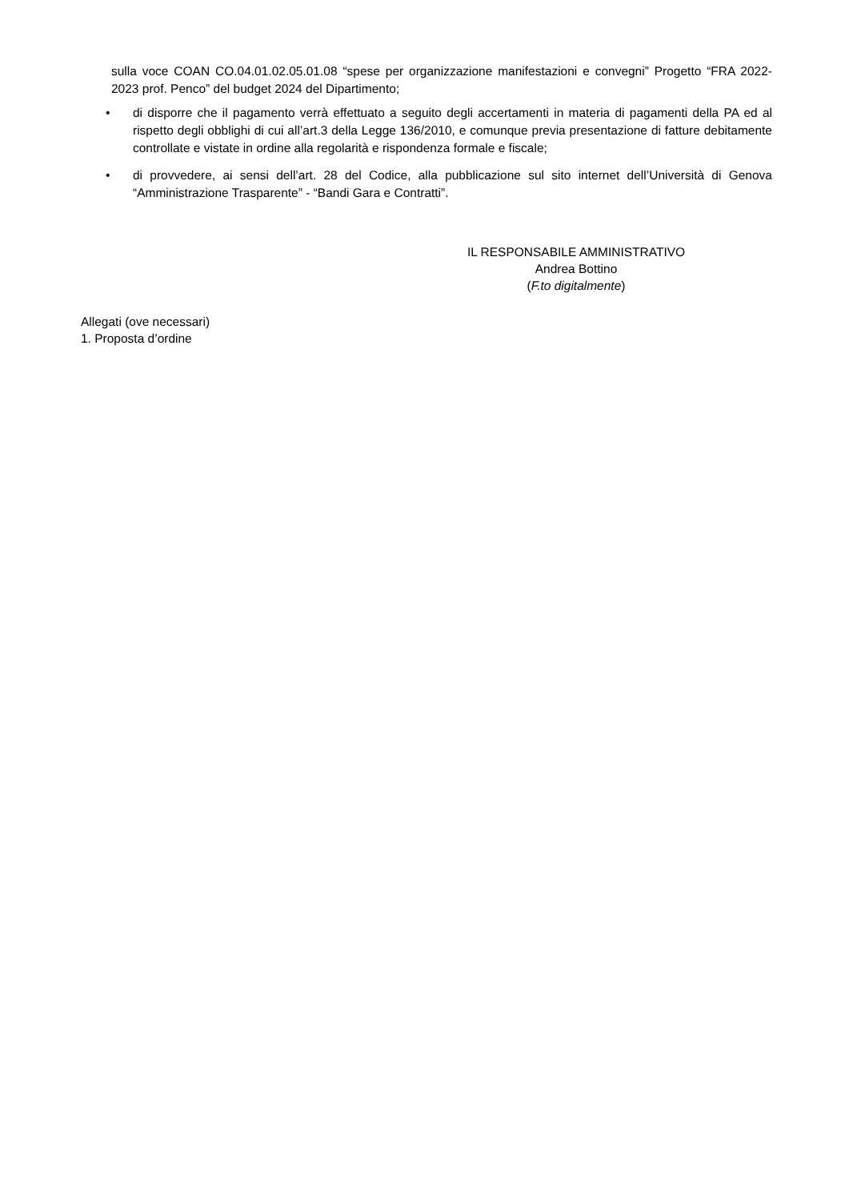sulla voce COAN CO.04.01.02.05.01.08 “spese per organizzazione manifestazioni e convegni” Progetto “FRA 2022-2023 prof. Penco” del budget 2024 del Dipartimento;
• di disporre che il pagamento verrà effettuato a seguito degli accertamenti in materia di pagamenti della PA ed al rispetto degli obblighi di cui all’art.3 della Legge 136/2010, e comunque previa presentazione di fatture debitamente controllate e vistate in ordine alla regolarità e rispondenza formale e fiscale;
• di provvedere, ai sensi dell’art. 28 del Codice, alla pubblicazione sul sito internet dell’Università di Genova “Amministrazione Trasparente” - “Bandi Gara e Contratti”.
IL RESPONSABILE AMMINISTRATIVO
Andrea Bottino
(F.to digitalmente)
Allegati (ove necessari)
1. Proposta d’ordine